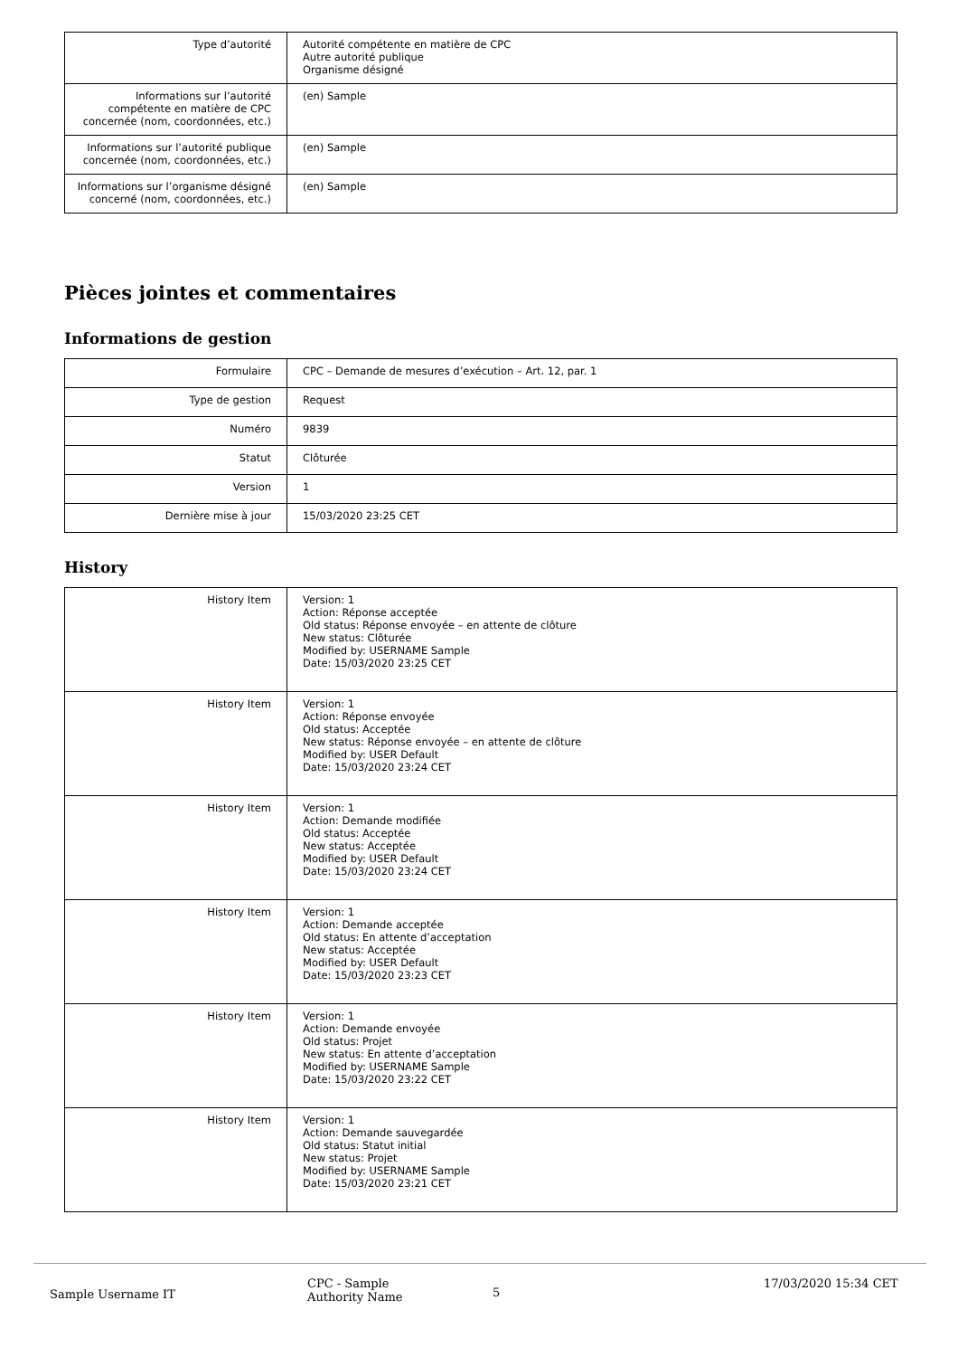| Type d’autorité | Autorité compétente en matière de CPC Autre autorité publique Organisme désigné |
| Informations sur l’autorité compétente en matière de CPC concernée (nom, coordonnées, etc.) | (en) Sample |
| Informations sur l’autorité publique concernée (nom, coordonnées, etc.) | (en) Sample |
| Informations sur l’organisme désigné concerné (nom, coordonnées, etc.) | (en) Sample |
Pièces jointes et commentaires
Informations de gestion
| Formulaire | CPC – Demande de mesures d’exécution – Art. 12, par. 1 |
| Type de gestion | Request |
| Numéro | 9839 |
| Statut | Clôturée |
| Version | 1 |
| Dernière mise à jour | 15/03/2020 23:25 CET |
History
| History Item | Version: 1 Action: Réponse acceptée Old status: Réponse envoyée – en attente de clôture New status: Clôturée Modified by: USERNAME Sample Date: 15/03/2020 23:25 CET |
| History Item | Version: 1 Action: Réponse envoyée Old status: Acceptée New status: Réponse envoyée – en attente de clôture Modified by: USER Default Date: 15/03/2020 23:24 CET |
| History Item | Version: 1 Action: Demande modifiée Old status: Acceptée New status: Acceptée Modified by: USER Default Date: 15/03/2020 23:24 CET |
| History Item | Version: 1 Action: Demande acceptée Old status: En attente d’acceptation New status: Acceptée Modified by: USER Default Date: 15/03/2020 23:23 CET |
| History Item | Version: 1 Action: Demande envoyée Old status: Projet New status: En attente d’acceptation Modified by: USERNAME Sample Date: 15/03/2020 23:22 CET |
| History Item | Version: 1 Action: Demande sauvegardée Old status: Statut initial New status: Projet Modified by: USERNAME Sample Date: 15/03/2020 23:21 CET |
Sample Username IT
CPC - Sample
Authority Name
5
17/03/2020 15:34 CET